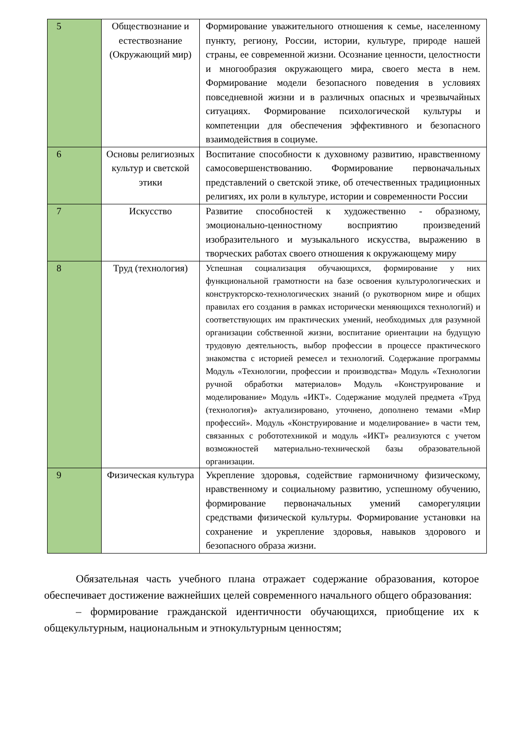| 5 | Обществознание и естествознание (Окружающий мир) | Формирование уважительного отношения к семье, населенному пункту, региону, России, истории, культуре, природе нашей страны, ее современной жизни. Осознание ценности, целостности и многообразия окружающего мира, своего места в нем. Формирование модели безопасного поведения в условиях повседневной жизни и в различных опасных и чрезвычайных ситуациях. Формирование психологической культуры и компетенции для обеспечения эффективного и безопасного взаимодействия в социуме. |
| 6 | Основы религиозных культур и светской этики | Воспитание способности к духовному развитию, нравственному самосовершенствованию. Формирование первоначальных представлений о светской этике, об отечественных традиционных религиях, их роли в культуре, истории и современности России |
| 7 | Искусство | Развитие способностей к художественно - образному, эмоционально-ценностному восприятию произведений изобразительного и музыкального искусства, выражению в творческих работах своего отношения к окружающему миру |
| 8 | Труд (технология) | Успешная социализация обучающихся, формирование у них функциональной грамотности на базе освоения культурологических и конструкторско-технологических знаний (о рукотворном мире и общих правилах его создания в рамках исторически меняющихся технологий) и соответствующих им практических умений, необходимых для разумной организации собственной жизни, воспитание ориентации на будущую трудовую деятельность, выбор профессии в процессе практического знакомства с историей ремесел и технологий. Содержание программы Модуль «Технологии, профессии и производства» Модуль «Технологии ручной обработки материалов» Модуль «Конструирование и моделирование» Модуль «ИКТ». Содержание модулей предмета «Труд (технология)» актуализировано, уточнено, дополнено темами «Мир профессий». Модуль «Конструирование и моделирование» в части тем, связанных с робототехникой и модуль «ИКТ» реализуются с учетом возможностей материально-технической базы образовательной организации. |
| 9 | Физическая культура | Укрепление здоровья, содействие гармоничному физическому, нравственному и социальному развитию, успешному обучению, формирование первоначальных умений саморегуляции средствами физической культуры. Формирование установки на сохранение и укрепление здоровья, навыков здорового и безопасного образа жизни. |
Обязательная часть учебного плана отражает содержание образования, которое обеспечивает достижение важнейших целей современного начального общего образования:
– формирование гражданской идентичности обучающихся, приобщение их к общекультурным, национальным и этнокультурным ценностям;